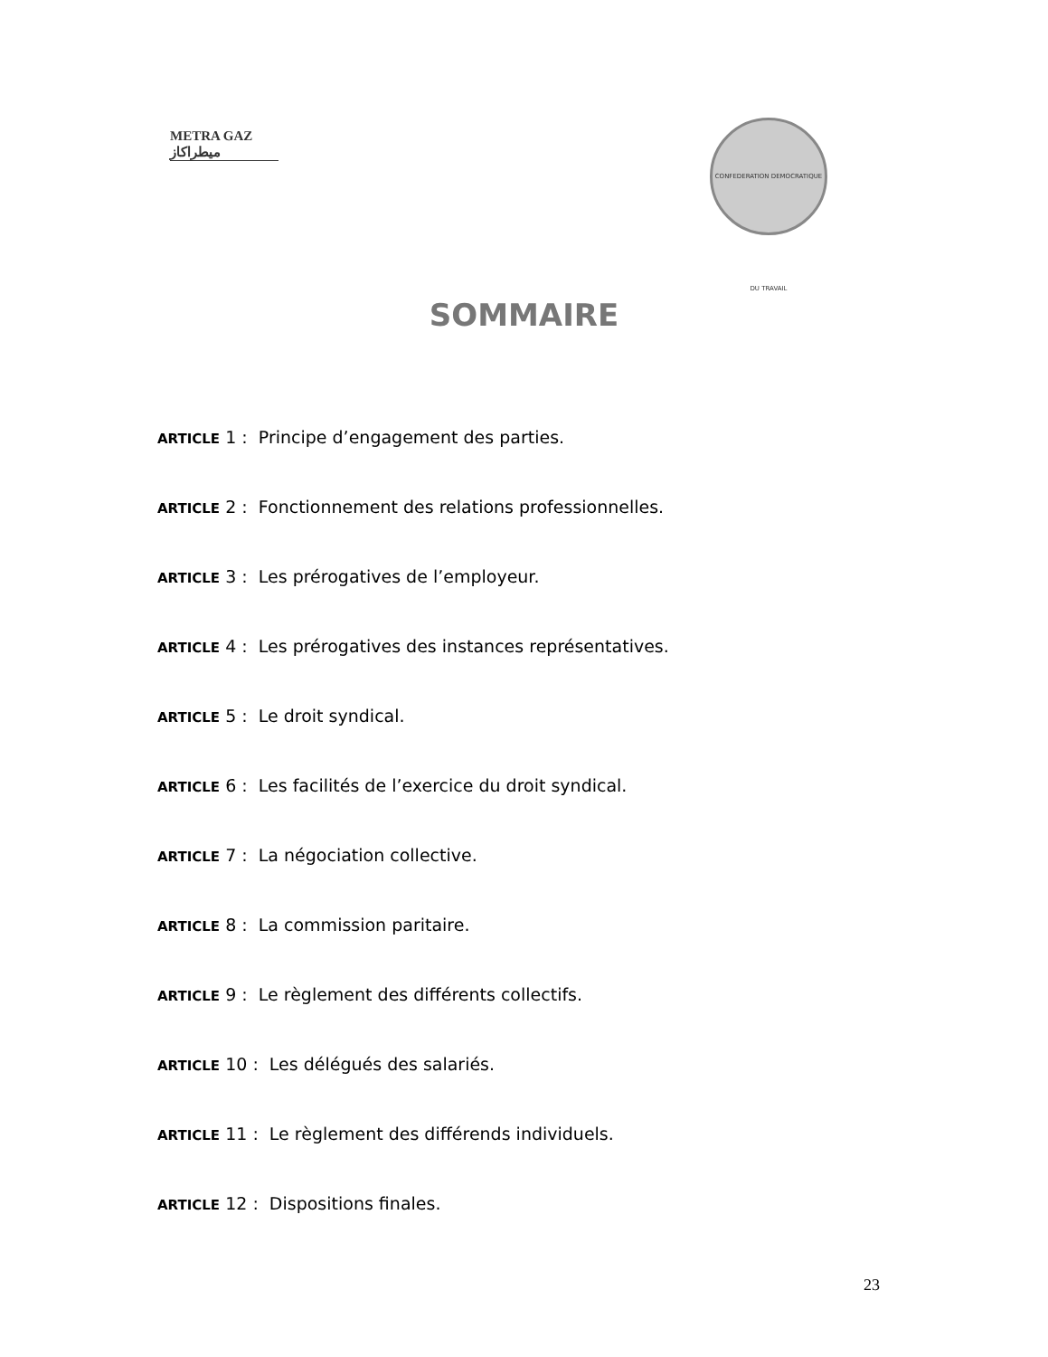METRA GAZ
ميطراكاز
CONFEDERATION DEMOCRATIQUE DU TRAVAIL
SOMMAIRE
ARTICLE 1 : Principe d’engagement des parties.
ARTICLE 2 : Fonctionnement des relations professionnelles.
ARTICLE 3 : Les prérogatives de l’employeur.
ARTICLE 4 : Les prérogatives des instances représentatives.
ARTICLE 5 : Le droit syndical.
ARTICLE 6 : Les facilités de l’exercice du droit syndical.
ARTICLE 7 : La négociation collective.
ARTICLE 8 : La commission paritaire.
ARTICLE 9 : Le règlement des différents collectifs.
ARTICLE 10 : Les délégués des salariés.
ARTICLE 11 : Le règlement des différends individuels.
ARTICLE 12 : Dispositions finales.
23